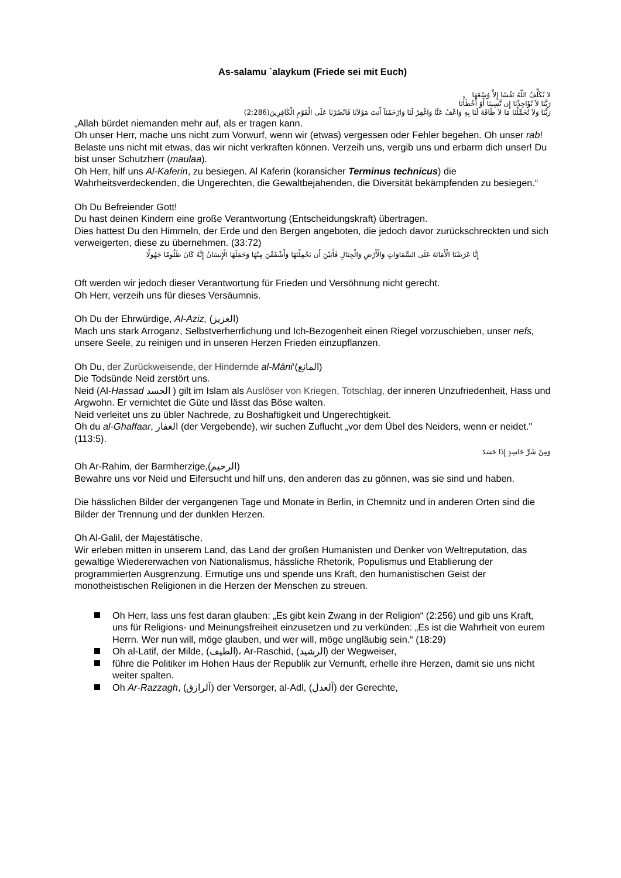As-salamu `alaykum (Friede sei mit Euch)
لا يُكَلِّفُ اللّهُ نَفْسًا إِلاَّ وُسْعَهَا
رَبَّنَا لاَ تُؤَاخِذْنَا إِن نَّسِينَا أَوْ أَخْطَأْنَا
رَبَّنَا وَلاَ تُحَمِّلْنَا مَا لاَ طَاقَةَ لَنَا بِهِ وَاعْفُ عَنَّا وَاغْفِرْ لَنَا وَارْحَمْنَآ أَنتَ مَوْلاَنَا فَانْصُرْنَا عَلَى الْقَوْمِ الْكَافِرِينَ(2:286)
„Allah bürdet niemanden mehr auf, als er tragen kann.
Oh unser Herr, mache uns nicht zum Vorwurf, wenn wir (etwas) vergessen oder Fehler begehen. Oh unser rab! Belaste uns nicht mit etwas, das wir nicht verkraften können. Verzeih uns, vergib uns und erbarm dich unser! Du bist unser Schutzherr (maulaa).
Oh Herr, hilf uns Al-Kaferin, zu besiegen. Al Kaferin (koransicher Terminus technicus) die Wahrheitsverdeckenden, die Ungerechten, die Gewaltbejahenden, die Diversität bekämpfenden zu besiegen.“
Oh Du Befreiender Gott!
Du hast deinen Kindern eine große Verantwortung (Entscheidungskraft) übertragen.
Dies hattest Du den Himmeln, der Erde und den Bergen angeboten, die jedoch davor zurückschreckten und sich verweigerten, diese zu übernehmen. (33:72)
إِنَّا عَرَضْنَا الْأَمَانَةَ عَلَى السَّمَاوَاتِ وَالْأَرْضِ وَالْجِبَالِ فَأَبَيْنَ أَن يَحْمِلْنَهَا وَأَشْفَقْنَ مِنْهَا وَحَمَلَهَا الْإِنسَانُ إِنَّهُ كَانَ ظَلُومًا جَهُولًا
Oft werden wir jedoch dieser Verantwortung für Frieden und Versöhnung nicht gerecht.
Oh Herr, verzeih uns für dieses Versäumnis.
Oh Du der Ehrwürdige, Al-Aziz, (العزيز)
Mach uns stark Arroganz, Selbstverherrlichung und Ich-Bezogenheit einen Riegel vorzuschieben, unser nefs, unsere Seele, zu reinigen und in unseren Herzen Frieden einzupflanzen.
Oh Du, der Zurückweisende, der Hindernde al-Māni‘(المانع)
Die Todsünde Neid zerstört uns.
Neid (Al-Hassad الحسد ) gilt im Islam als Auslöser von Kriegen, Totschlag, der inneren Unzufriedenheit, Hass und Argwohn. Er vernichtet die Güte und lässt das Böse walten.
Neid verleitet uns zu übler Nachrede, zu Boshaftigkeit und Ungerechtigkeit.
Oh du al-Ghaffaar, الغفار (der Vergebende), wir suchen Zuflucht „vor dem Übel des Neiders, wenn er neidet." (113:5).
وَمِنْ شَرِّ حَاسِدٍ إِذَا حَسَدَ
Oh Ar-Rahim, der Barmherzige,(الرحيم)
Bewahre uns vor Neid und Eifersucht und hilf uns, den anderen das zu gönnen, was sie sind und haben.
Die hässlichen Bilder der vergangenen Tage und Monate in Berlin, in Chemnitz und in anderen Orten sind die Bilder der Trennung und der dunklen Herzen.
Oh Al-Galil, der Majestätische,
Wir erleben mitten in unserem Land, das Land der großen Humanisten und Denker von Weltreputation, das gewaltige Wiedererwachen von Nationalismus, hässliche Rhetorik, Populismus und Etablierung der programmierten Ausgrenzung. Ermutige uns und spende uns Kraft, den humanistischen Geist der monotheistischen Religionen in die Herzen der Menschen zu streuen.
Oh Herr, lass uns fest daran glauben: „Es gibt kein Zwang in der Religion“ (2:256) und gib uns Kraft, uns für Religions- und Meinungsfreiheit einzusetzen und zu verkünden: „Es ist die Wahrheit von eurem Herrn. Wer nun will, möge glauben, und wer will, möge ungläubig sein.“ (18:29)
Oh al-Latif, der Milde, (الطيف)، Ar-Raschid, (الرشيد) der Wegweiser,
führe die Politiker im Hohen Haus der Republik zur Vernunft, erhelle ihre Herzen, damit sie uns nicht weiter spalten.
Oh Ar-Razzagh, (آلرازق) der Versorger, al-Adl, (آلعدل) der Gerechte,